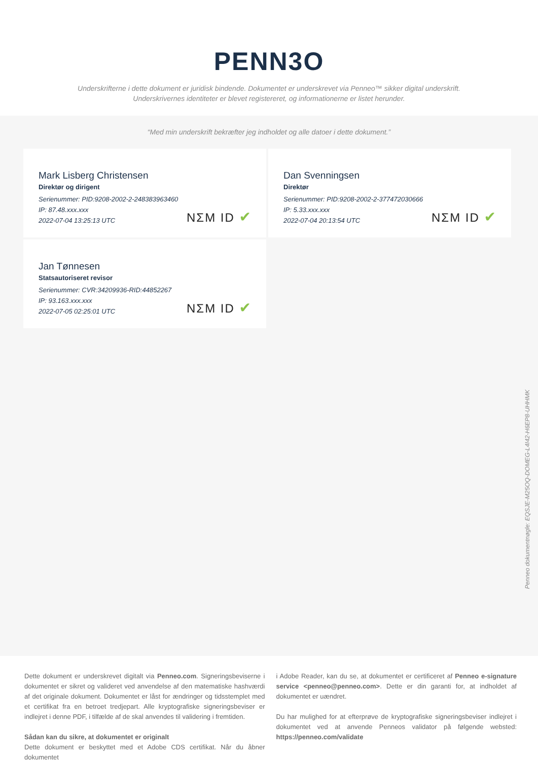PENN3O
Underskrifterne i dette dokument er juridisk bindende. Dokumentet er underskrevet via Penneo™ sikker digital underskrift.
Underskrivernes identiteter er blevet registereret, og informationerne er listet herunder.
“Med min underskrift bekræfter jeg indholdet og alle datoer i dette dokument.”
Mark Lisberg Christensen
Direktør og dirigent
Serienummer: PID:9208-2002-2-248383963460
IP: 87.48.xxx.xxx
2022-07-04 13:25:13 UTC
NΣM ID ✔
Dan Svenningsen
Direktør
Serienummer: PID:9208-2002-2-377472030666
IP: 5.33.xxx.xxx
2022-07-04 20:13:54 UTC
NΣM ID ✔
Jan Tønnesen
Statsautoriseret revisor
Serienummer: CVR:34209936-RID:44852267
IP: 93.163.xxx.xxx
2022-07-05 02:25:01 UTC
NΣM ID ✔
Penneo dokumentnøgle: EQSJE-M25OQ-DOMEG-L4I42-H6EP8-UHHMK
Dette dokument er underskrevet digitalt via Penneo.com. Signeringsbeviserne i dokumentet er sikret og valideret ved anvendelse af den matematiske hashværdi af det originale dokument. Dokumentet er låst for ændringer og tidsstemplet med et certifikat fra en betroet tredjepart. Alle kryptografiske signeringsbeviser er indlejret i denne PDF, i tilfælde af de skal anvendes til validering i fremtiden.
Sådan kan du sikre, at dokumentet er originalt
Dette dokument er beskyttet med et Adobe CDS certifikat. Når du åbner dokumentet
i Adobe Reader, kan du se, at dokumentet er certificeret af Penneo e-signature service <penneo@penneo.com>. Dette er din garanti for, at indholdet af dokumentet er uændret.
Du har mulighed for at efterprøve de kryptografiske signeringsbeviser indlejret i dokumentet ved at anvende Penneos validator på følgende websted: https://penneo.com/validate